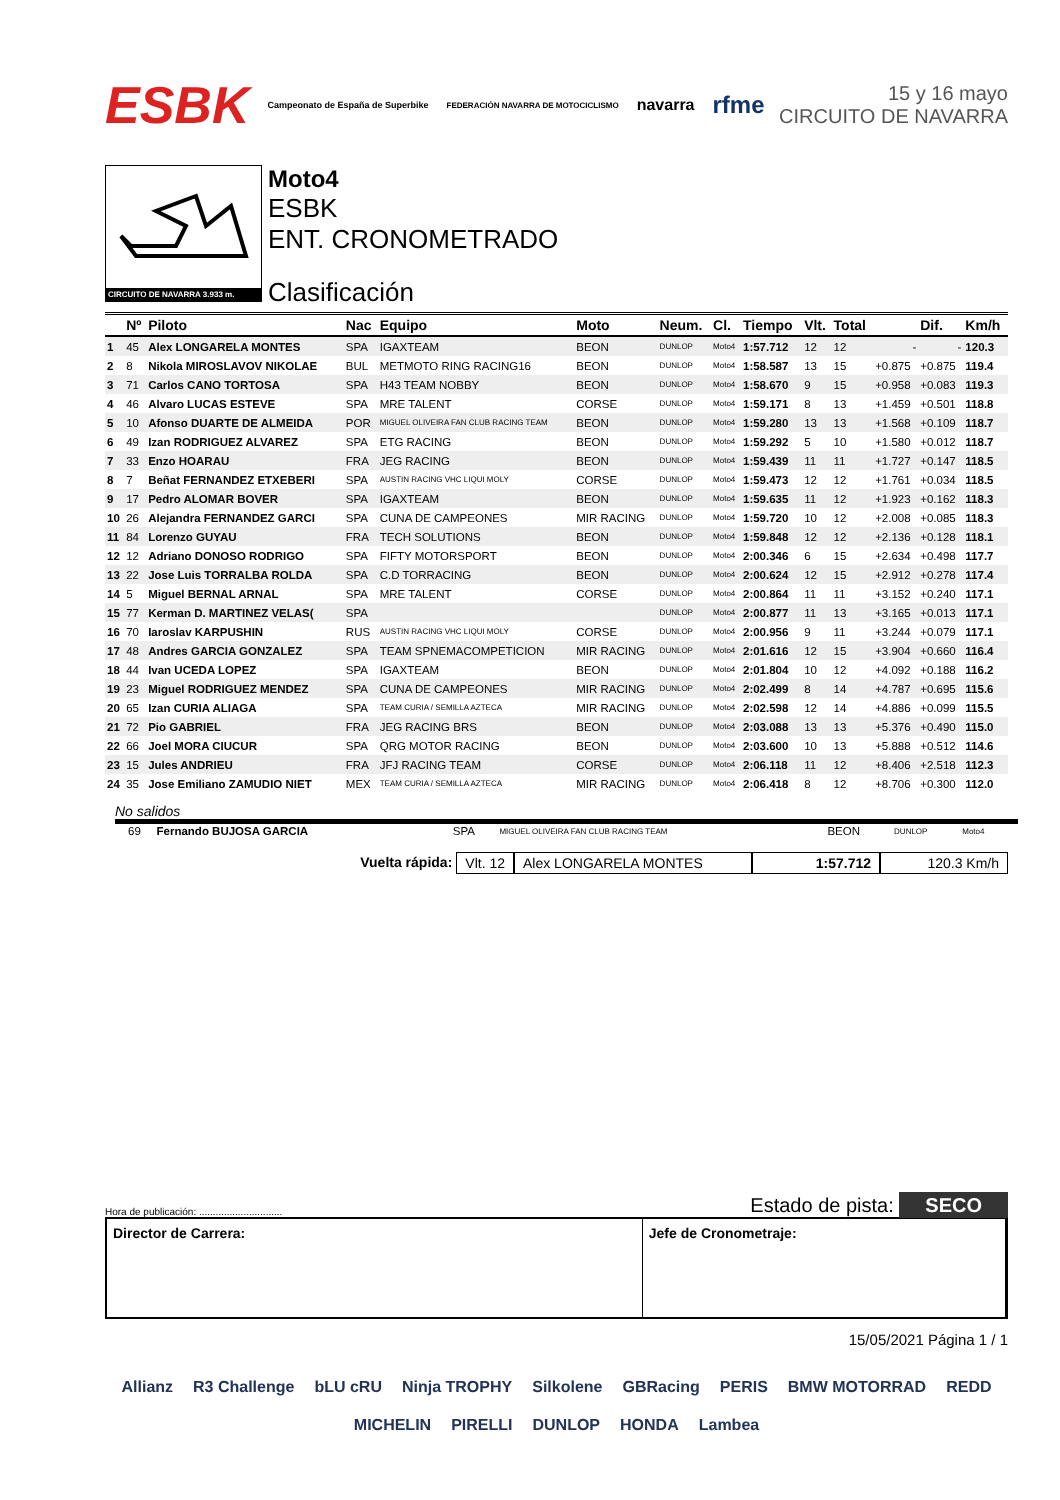ESBK Campeonato de España de Superbike FEDERACIÓN NAVARRA DE MOTOCICLISMO navarra rfme
15 y 16 mayo
CIRCUITO DE NAVARRA
CIRCUITO DE NAVARRA 3.933 m.
Moto4
ESBK
ENT. CRONOMETRADO
Clasificación
| | Nº | Piloto | Nac | Equipo | Moto | Neum. | Cl. | Tiempo | Vlt. | Total | | Dif. | Km/h |
| --- | --- | --- | --- | --- | --- | --- | --- | --- | --- | --- | --- | --- | --- |
| 1 | 45 | Alex LONGARELA MONTES | SPA | IGAXTEAM | BEON | DUNLOP | Moto4 | 1:57.712 | 12 | 12 | - | - | 120.3 |
| 2 | 8 | Nikola MIROSLAVOV NIKOLAE | BUL | METMOTO RING RACING16 | BEON | DUNLOP | Moto4 | 1:58.587 | 13 | 15 | +0.875 | +0.875 | 119.4 |
| 3 | 71 | Carlos CANO TORTOSA | SPA | H43 TEAM NOBBY | BEON | DUNLOP | Moto4 | 1:58.670 | 9 | 15 | +0.958 | +0.083 | 119.3 |
| 4 | 46 | Alvaro LUCAS ESTEVE | SPA | MRE TALENT | CORSE | DUNLOP | Moto4 | 1:59.171 | 8 | 13 | +1.459 | +0.501 | 118.8 |
| 5 | 10 | Afonso DUARTE DE ALMEIDA | POR | MIGUEL OLIVEIRA FAN CLUB RACING TEAM | BEON | DUNLOP | Moto4 | 1:59.280 | 13 | 13 | +1.568 | +0.109 | 118.7 |
| 6 | 49 | Izan RODRIGUEZ ALVAREZ | SPA | ETG RACING | BEON | DUNLOP | Moto4 | 1:59.292 | 5 | 10 | +1.580 | +0.012 | 118.7 |
| 7 | 33 | Enzo HOARAU | FRA | JEG RACING | BEON | DUNLOP | Moto4 | 1:59.439 | 11 | 11 | +1.727 | +0.147 | 118.5 |
| 8 | 7 | Beñat FERNANDEZ ETXEBERI | SPA | AUSTIN RACING VHC LIQUI MOLY | CORSE | DUNLOP | Moto4 | 1:59.473 | 12 | 12 | +1.761 | +0.034 | 118.5 |
| 9 | 17 | Pedro ALOMAR BOVER | SPA | IGAXTEAM | BEON | DUNLOP | Moto4 | 1:59.635 | 11 | 12 | +1.923 | +0.162 | 118.3 |
| 10 | 26 | Alejandra FERNANDEZ GARCI | SPA | CUNA DE CAMPEONES | MIR RACING | DUNLOP | Moto4 | 1:59.720 | 10 | 12 | +2.008 | +0.085 | 118.3 |
| 11 | 84 | Lorenzo GUYAU | FRA | TECH SOLUTIONS | BEON | DUNLOP | Moto4 | 1:59.848 | 12 | 12 | +2.136 | +0.128 | 118.1 |
| 12 | 12 | Adriano DONOSO RODRIGO | SPA | FIFTY MOTORSPORT | BEON | DUNLOP | Moto4 | 2:00.346 | 6 | 15 | +2.634 | +0.498 | 117.7 |
| 13 | 22 | Jose Luis TORRALBA ROLDA | SPA | C.D TORRACING | BEON | DUNLOP | Moto4 | 2:00.624 | 12 | 15 | +2.912 | +0.278 | 117.4 |
| 14 | 5 | Miguel BERNAL ARNAL | SPA | MRE TALENT | CORSE | DUNLOP | Moto4 | 2:00.864 | 11 | 11 | +3.152 | +0.240 | 117.1 |
| 15 | 77 | Kerman D. MARTINEZ VELAS( | SPA | | | DUNLOP | Moto4 | 2:00.877 | 11 | 13 | +3.165 | +0.013 | 117.1 |
| 16 | 70 | Iaroslav KARPUSHIN | RUS | AUSTIN RACING VHC LIQUI MOLY | CORSE | DUNLOP | Moto4 | 2:00.956 | 9 | 11 | +3.244 | +0.079 | 117.1 |
| 17 | 48 | Andres GARCIA GONZALEZ | SPA | TEAM SPNEMACOMPETICION | MIR RACING | DUNLOP | Moto4 | 2:01.616 | 12 | 15 | +3.904 | +0.660 | 116.4 |
| 18 | 44 | Ivan UCEDA LOPEZ | SPA | IGAXTEAM | BEON | DUNLOP | Moto4 | 2:01.804 | 10 | 12 | +4.092 | +0.188 | 116.2 |
| 19 | 23 | Miguel RODRIGUEZ MENDEZ | SPA | CUNA DE CAMPEONES | MIR RACING | DUNLOP | Moto4 | 2:02.499 | 8 | 14 | +4.787 | +0.695 | 115.6 |
| 20 | 65 | Izan CURIA ALIAGA | SPA | TEAM CURIA / SEMILLA AZTECA | MIR RACING | DUNLOP | Moto4 | 2:02.598 | 12 | 14 | +4.886 | +0.099 | 115.5 |
| 21 | 72 | Pio GABRIEL | FRA | JEG RACING BRS | BEON | DUNLOP | Moto4 | 2:03.088 | 13 | 13 | +5.376 | +0.490 | 115.0 |
| 22 | 66 | Joel MORA CIUCUR | SPA | QRG MOTOR RACING | BEON | DUNLOP | Moto4 | 2:03.600 | 10 | 13 | +5.888 | +0.512 | 114.6 |
| 23 | 15 | Jules ANDRIEU | FRA | JFJ RACING TEAM | CORSE | DUNLOP | Moto4 | 2:06.118 | 11 | 12 | +8.406 | +2.518 | 112.3 |
| 24 | 35 | Jose Emiliano ZAMUDIO NIET | MEX | TEAM CURIA / SEMILLA AZTECA | MIR RACING | DUNLOP | Moto4 | 2:06.418 | 8 | 12 | +8.706 | +0.300 | 112.0 |
No salidos
| | 69 | Fernando BUJOSA GARCIA | SPA | MIGUEL OLIVEIRA FAN CLUB RACING TEAM | BEON | DUNLOP | Moto4 |
Vuelta rápida: Vlt. 12 Alex LONGARELA MONTES 1:57.712 120.3 Km/h
Hora de publicación: .............................. Estado de pista: SECO
Director de Carrera: Jefe de Cronometraje:
15/05/2021 Página 1 / 1
Allianz R3 Challenge bLU cRU Ninja TROPHY Silkolene GBRacing PERIS BMW MOTORRAD REDD MICHELIN PIRELLI DUNLOP HONDA Lambea